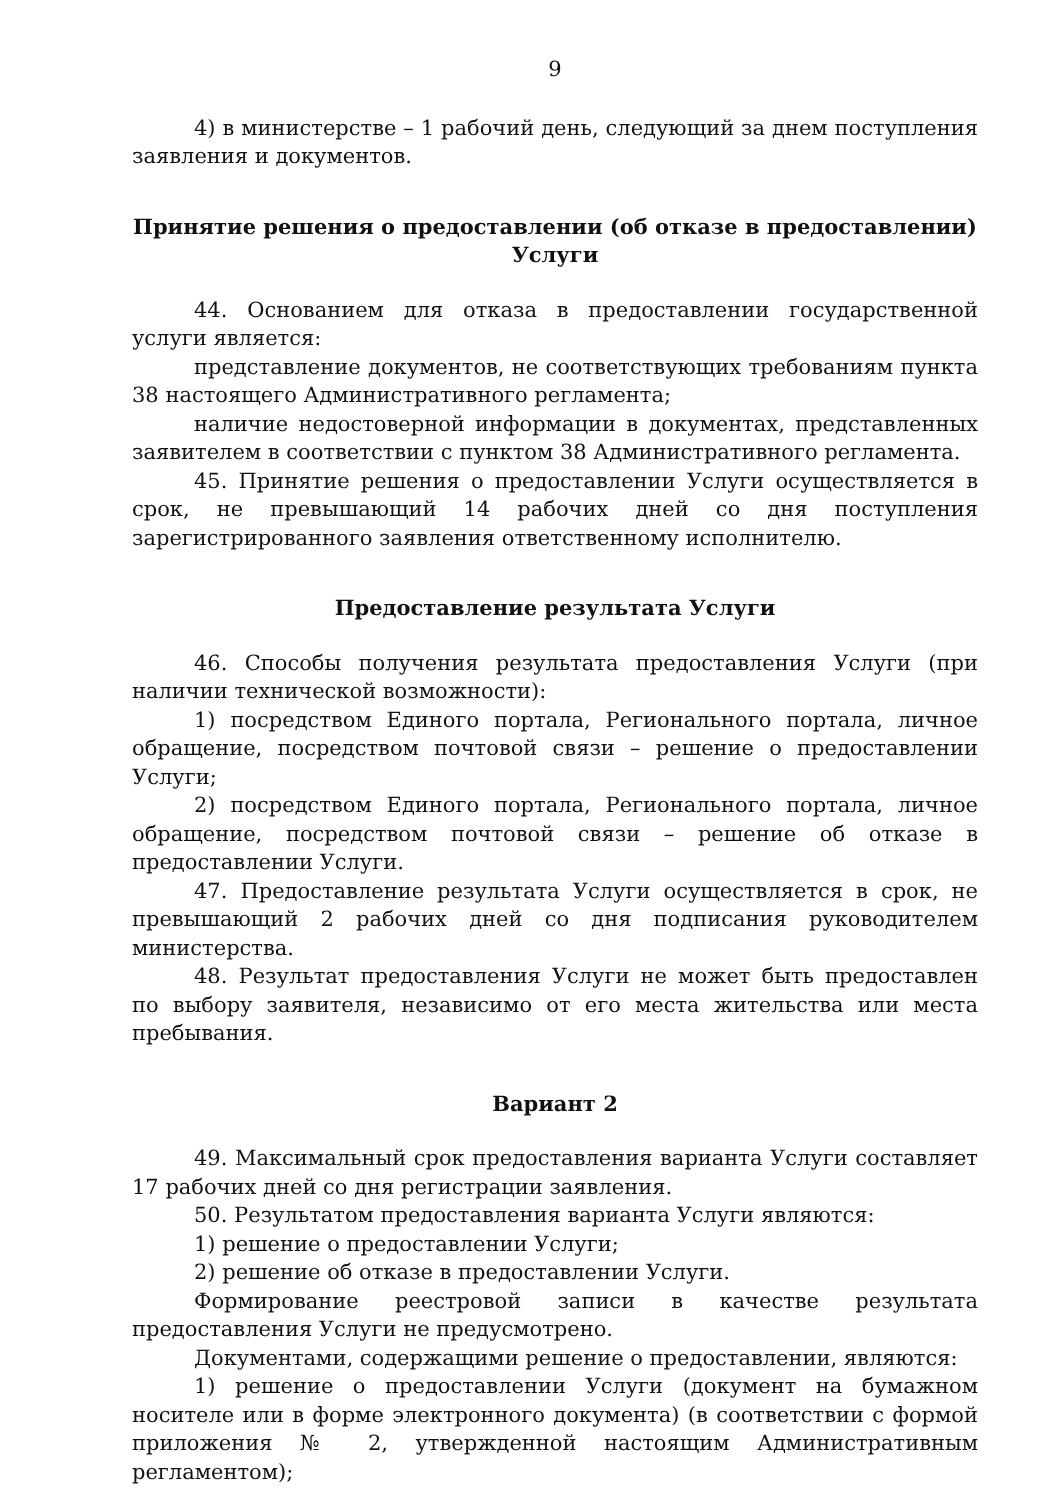9
4) в министерстве – 1 рабочий день, следующий за днем поступления заявления и документов.
Принятие решения о предоставлении (об отказе в предоставлении) Услуги
44. Основанием для отказа в предоставлении государственной услуги является:
представление документов, не соответствующих требованиям пункта 38 настоящего Административного регламента;
наличие недостоверной информации в документах, представленных заявителем в соответствии с пунктом 38 Административного регламента.
45. Принятие решения о предоставлении Услуги осуществляется в срок, не превышающий 14 рабочих дней со дня поступления зарегистрированного заявления ответственному исполнителю.
Предоставление результата Услуги
46. Способы получения результата предоставления Услуги (при наличии технической возможности):
1) посредством Единого портала, Регионального портала, личное обращение, посредством почтовой связи – решение о предоставлении Услуги;
2) посредством Единого портала, Регионального портала, личное обращение, посредством почтовой связи – решение об отказе в предоставлении Услуги.
47. Предоставление результата Услуги осуществляется в срок, не превышающий 2 рабочих дней со дня подписания руководителем министерства.
48. Результат предоставления Услуги не может быть предоставлен по выбору заявителя, независимо от его места жительства или места пребывания.
Вариант 2
49. Максимальный срок предоставления варианта Услуги составляет 17 рабочих дней со дня регистрации заявления.
50. Результатом предоставления варианта Услуги являются:
1) решение о предоставлении Услуги;
2) решение об отказе в предоставлении Услуги.
Формирование реестровой записи в качестве результата предоставления Услуги не предусмотрено.
Документами, содержащими решение о предоставлении, являются:
1) решение о предоставлении Услуги (документ на бумажном носителе или в форме электронного документа) (в соответствии с формой приложения № 2, утвержденной настоящим Административным регламентом);